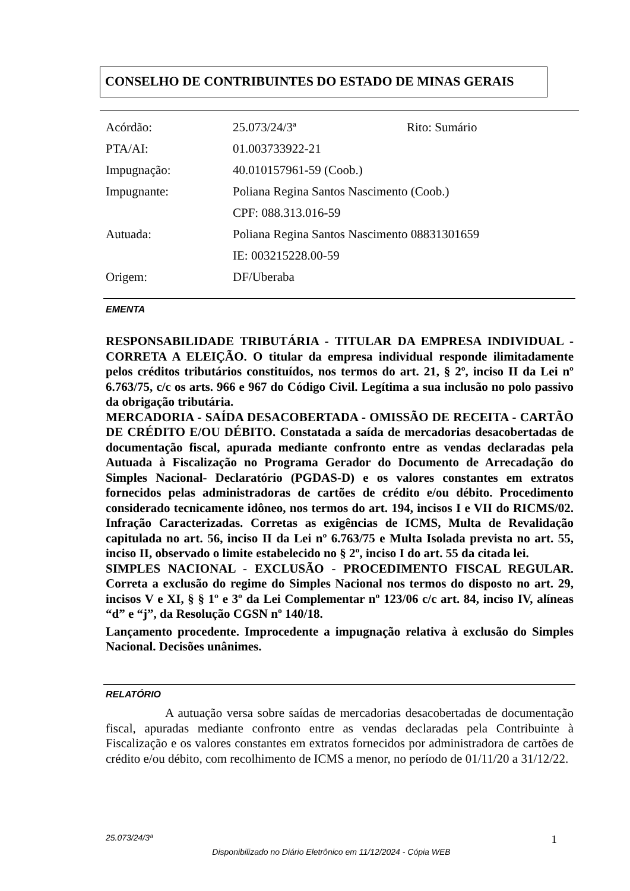CONSELHO DE CONTRIBUINTES DO ESTADO DE MINAS GERAIS
Acórdão: 25.073/24/3ª Rito: Sumário
PTA/AI: 01.003733922-21
Impugnação: 40.010157961-59 (Coob.)
Impugnante: Poliana Regina Santos Nascimento (Coob.)
CPF: 088.313.016-59
Autuada: Poliana Regina Santos Nascimento 08831301659
IE: 003215228.00-59
Origem: DF/Uberaba
EMENTA
RESPONSABILIDADE TRIBUTÁRIA - TITULAR DA EMPRESA INDIVIDUAL - CORRETA A ELEIÇÃO. O titular da empresa individual responde ilimitadamente pelos créditos tributários constituídos, nos termos do art. 21, § 2º, inciso II da Lei nº 6.763/75, c/c os arts. 966 e 967 do Código Civil. Legítima a sua inclusão no polo passivo da obrigação tributária.
MERCADORIA - SAÍDA DESACOBERTADA - OMISSÃO DE RECEITA - CARTÃO DE CRÉDITO E/OU DÉBITO. Constatada a saída de mercadorias desacobertadas de documentação fiscal, apurada mediante confronto entre as vendas declaradas pela Autuada à Fiscalização no Programa Gerador do Documento de Arrecadação do Simples Nacional- Declaratório (PGDAS-D) e os valores constantes em extratos fornecidos pelas administradoras de cartões de crédito e/ou débito. Procedimento considerado tecnicamente idôneo, nos termos do art. 194, incisos I e VII do RICMS/02. Infração Caracterizadas. Corretas as exigências de ICMS, Multa de Revalidação capitulada no art. 56, inciso II da Lei nº 6.763/75 e Multa Isolada prevista no art. 55, inciso II, observado o limite estabelecido no § 2º, inciso I do art. 55 da citada lei.
SIMPLES NACIONAL - EXCLUSÃO - PROCEDIMENTO FISCAL REGULAR. Correta a exclusão do regime do Simples Nacional nos termos do disposto no art. 29, incisos V e XI, § § 1º e 3º da Lei Complementar nº 123/06 c/c art. 84, inciso IV, alíneas “d” e “j”, da Resolução CGSN nº 140/18.
Lançamento procedente. Improcedente a impugnação relativa à exclusão do Simples Nacional. Decisões unânimes.
RELATÓRIO
A autuação versa sobre saídas de mercadorias desacobertadas de documentação fiscal, apuradas mediante confronto entre as vendas declaradas pela Contribuinte à Fiscalização e os valores constantes em extratos fornecidos por administradora de cartões de crédito e/ou débito, com recolhimento de ICMS a menor, no período de 01/11/20 a 31/12/22.
25.073/24/3ª 1
Disponibilizado no Diário Eletrônico em 11/12/2024 - Cópia WEB